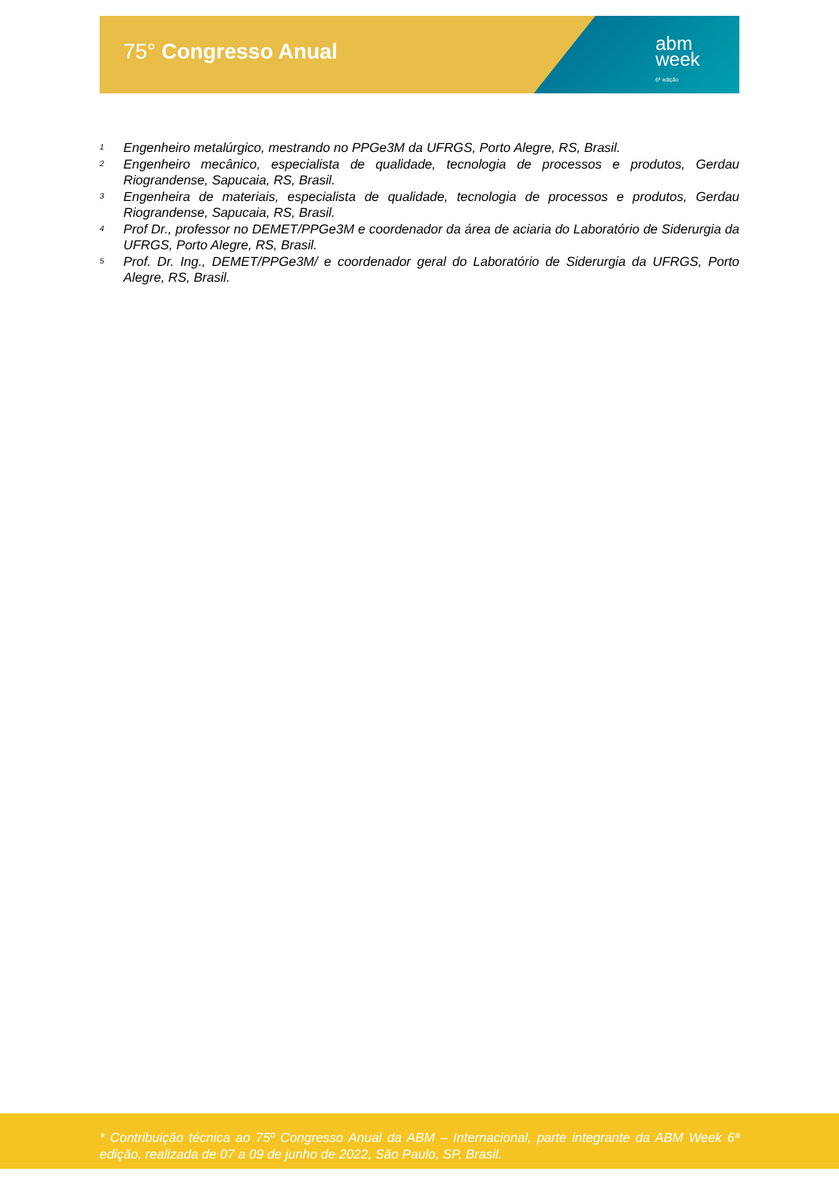75° Congresso Anual
abm
week
6ª edição
<sup>1</sup>
Engenheiro metalúrgico, mestrando no PPGe3M da UFRGS, Porto Alegre, RS, Brasil.
<sup>2</sup>
Engenheiro mecânico, especialista de qualidade, tecnologia de processos e produtos, Gerdau Riograndense, Sapucaia, RS, Brasil.
<sup>3</sup>
Engenheira de materiais, especialista de qualidade, tecnologia de processos e produtos, Gerdau Riograndense, Sapucaia, RS, Brasil.
<sup>4</sup>
Prof Dr., professor no DEMET/PPGe3M e coordenador da área de aciaria do Laboratório de Siderurgia da UFRGS, Porto Alegre, RS, Brasil.
<sup>5</sup>
Prof. Dr. Ing., DEMET/PPGe3M/ e coordenador geral do Laboratório de Siderurgia da UFRGS, Porto Alegre, RS, Brasil.
* Contribuição técnica ao 75º Congresso Anual da ABM – Internacional, parte integrante da ABM Week 6ª edição, realizada de 07 a 09 de junho de 2022, São Paulo, SP, Brasil.